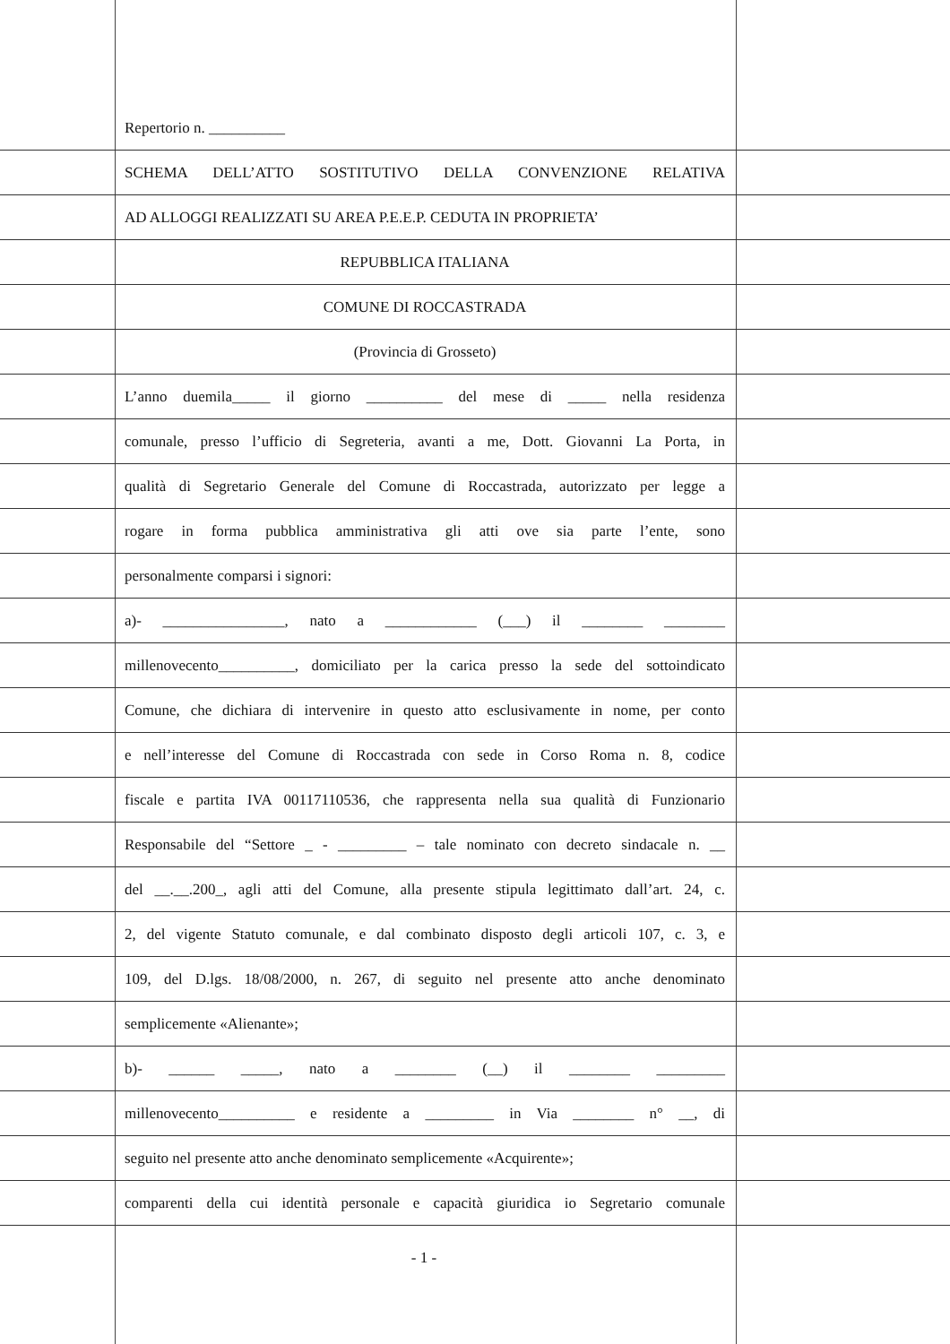Repertorio n. __________
SCHEMA DELL’ATTO SOSTITUTIVO DELLA CONVENZIONE RELATIVA
AD ALLOGGI REALIZZATI SU AREA P.E.E.P. CEDUTA IN PROPRIETA’
REPUBBLICA ITALIANA
COMUNE DI ROCCASTRADA
(Provincia di Grosseto)
L’anno duemila_____ il giorno __________ del mese di _____ nella residenza
comunale, presso l’ufficio di Segreteria, avanti a me, Dott. Giovanni La Porta, in
qualità di Segretario Generale del Comune di Roccastrada, autorizzato per legge a
rogare in forma pubblica amministrativa gli atti ove sia parte l’ente, sono
personalmente comparsi i signori:
a)- ________________, nato a ____________ (___) il ________ ________
millenovecento__________, domiciliato per la carica presso la sede del sottoindicato
Comune, che dichiara di intervenire in questo atto esclusivamente in nome, per conto
e nell’interesse del Comune di Roccastrada con sede in Corso Roma n. 8, codice
fiscale e partita IVA 00117110536, che rappresenta nella sua qualità di Funzionario
Responsabile del “Settore _ - _________ – tale nominato con decreto sindacale n. __
del __.__.200_, agli atti del Comune, alla presente stipula legittimato dall’art. 24, c.
2, del vigente Statuto comunale, e dal combinato disposto degli articoli 107, c. 3, e
109, del D.lgs. 18/08/2000, n. 267, di seguito nel presente atto anche denominato
semplicemente «Alienante»;
b)- ______ _____, nato a ________ (__) il ________ _________
millenovecento__________ e residente a _________ in Via ________ n° __, di
seguito nel presente atto anche denominato semplicemente «Acquirente»;
comparenti della cui identità personale e capacità giuridica io Segretario comunale
- 1 -